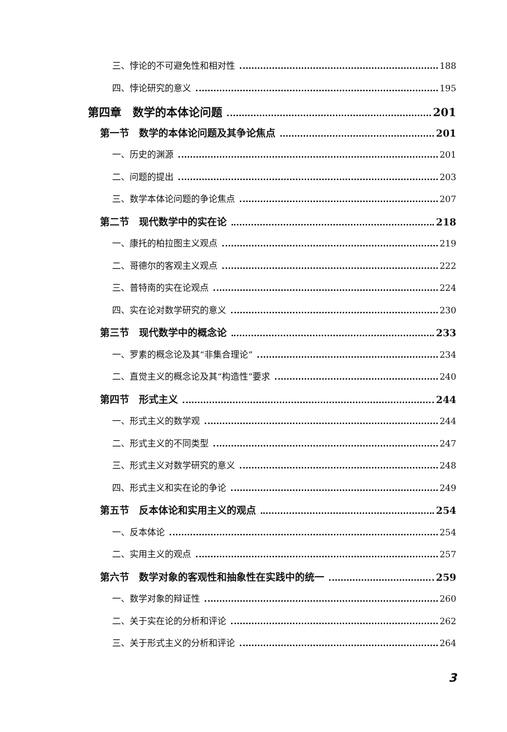三、悖论的不可避免性和相对性 188
四、悖论研究的意义 195
第四章　数学的本体论问题 201
第一节　数学的本体论问题及其争论焦点 201
一、历史的渊源 201
二、问题的提出 203
三、数学本体论问题的争论焦点 207
第二节　现代数学中的实在论 218
一、康托的柏拉图主义观点 219
二、哥德尔的客观主义观点 222
三、普特南的实在论观点 224
四、实在论对数学研究的意义 230
第三节　现代数学中的概念论 233
一、罗素的概念论及其“非集合理论” 234
二、直觉主义的概念论及其“构造性”要求 240
第四节　形式主义 244
一、形式主义的数学观 244
二、形式主义的不同类型 247
三、形式主义对数学研究的意义 248
四、形式主义和实在论的争论 249
第五节　反本体论和实用主义的观点 254
一、反本体论 254
二、实用主义的观点 257
第六节　数学对象的客观性和抽象性在实践中的统一 259
一、数学对象的辩证性 260
二、关于实在论的分析和评论 262
三、关于形式主义的分析和评论 264
3